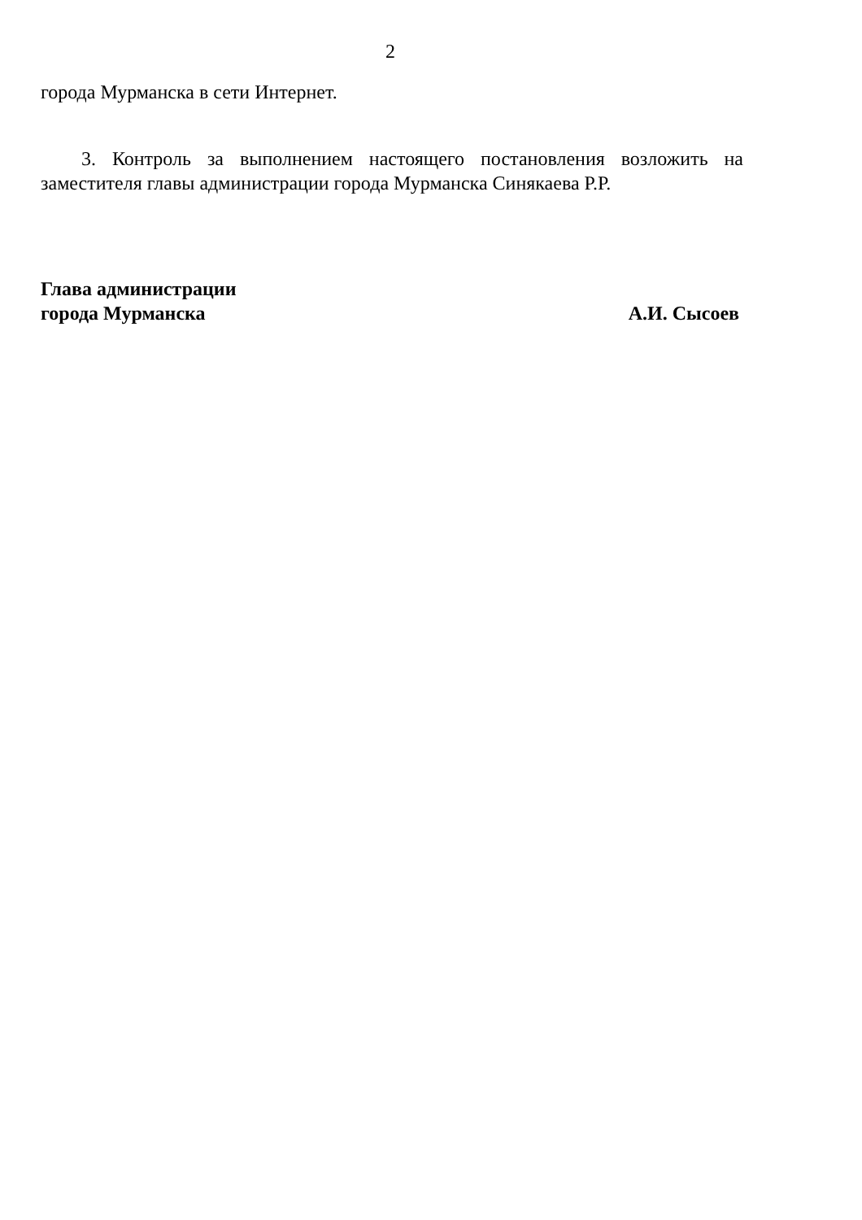2
города Мурманска в сети Интернет.
3. Контроль за выполнением настоящего постановления возложить на заместителя главы администрации города Мурманска Синякаева Р.Р.
Глава администрации
города Мурманска
А.И. Сысоев